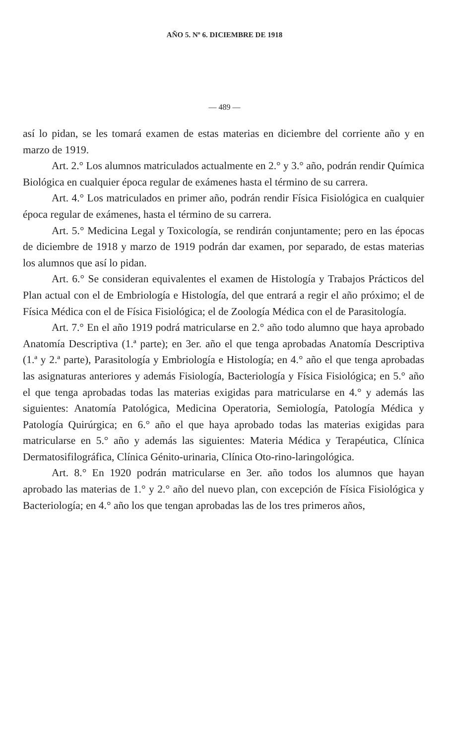AÑO 5. Nº 6. DICIEMBRE DE 1918
— 489 —
así lo pidan, se les tomará examen de estas materias en diciembre del corriente año y en marzo de 1919.
Art. 2.° Los alumnos matriculados actualmente en 2.° y 3.° año, podrán rendir Química Biológica en cualquier época regular de exámenes hasta el término de su carrera.
Art. 4.° Los matriculados en primer año, podrán rendir Física Fisiológica en cualquier época regular de exámenes, hasta el término de su carrera.
Art. 5.° Medicina Legal y Toxicología, se rendirán conjuntamente; pero en las épocas de diciembre de 1918 y marzo de 1919 podrán dar examen, por separado, de estas materias los alumnos que así lo pidan.
Art. 6.° Se consideran equivalentes el examen de Histología y Trabajos Prácticos del Plan actual con el de Embriología e Histología, del que entrará a regir el año próximo; el de Física Médica con el de Física Fisiológica; el de Zoología Médica con el de Parasitología.
Art. 7.° En el año 1919 podrá matricularse en 2.° año todo alumno que haya aprobado Anatomía Descriptiva (1.ª parte); en 3er. año el que tenga aprobadas Anatomía Descriptiva (1.ª y 2.ª parte), Parasitología y Embriología e Histología; en 4.° año el que tenga aprobadas las asignaturas anteriores y además Fisiología, Bacteriología y Física Fisiológica; en 5.° año el que tenga aprobadas todas las materias exigidas para matricularse en 4.° y además las siguientes: Anatomía Patológica, Medicina Operatoria, Semiología, Patología Médica y Patología Quirúrgica; en 6.° año el que haya aprobado todas las materias exigidas para matricularse en 5.° año y además las siguientes: Materia Médica y Terapéutica, Clínica Dermatosifilográfica, Clínica Génito-urinaria, Clínica Oto-rino-laringológica.
Art. 8.° En 1920 podrán matricularse en 3er. año todos los alumnos que hayan aprobado las materias de 1.° y 2.° año del nuevo plan, con excepción de Física Fisiológica y Bacteriología; en 4.° año los que tengan aprobadas las de los tres primeros años,